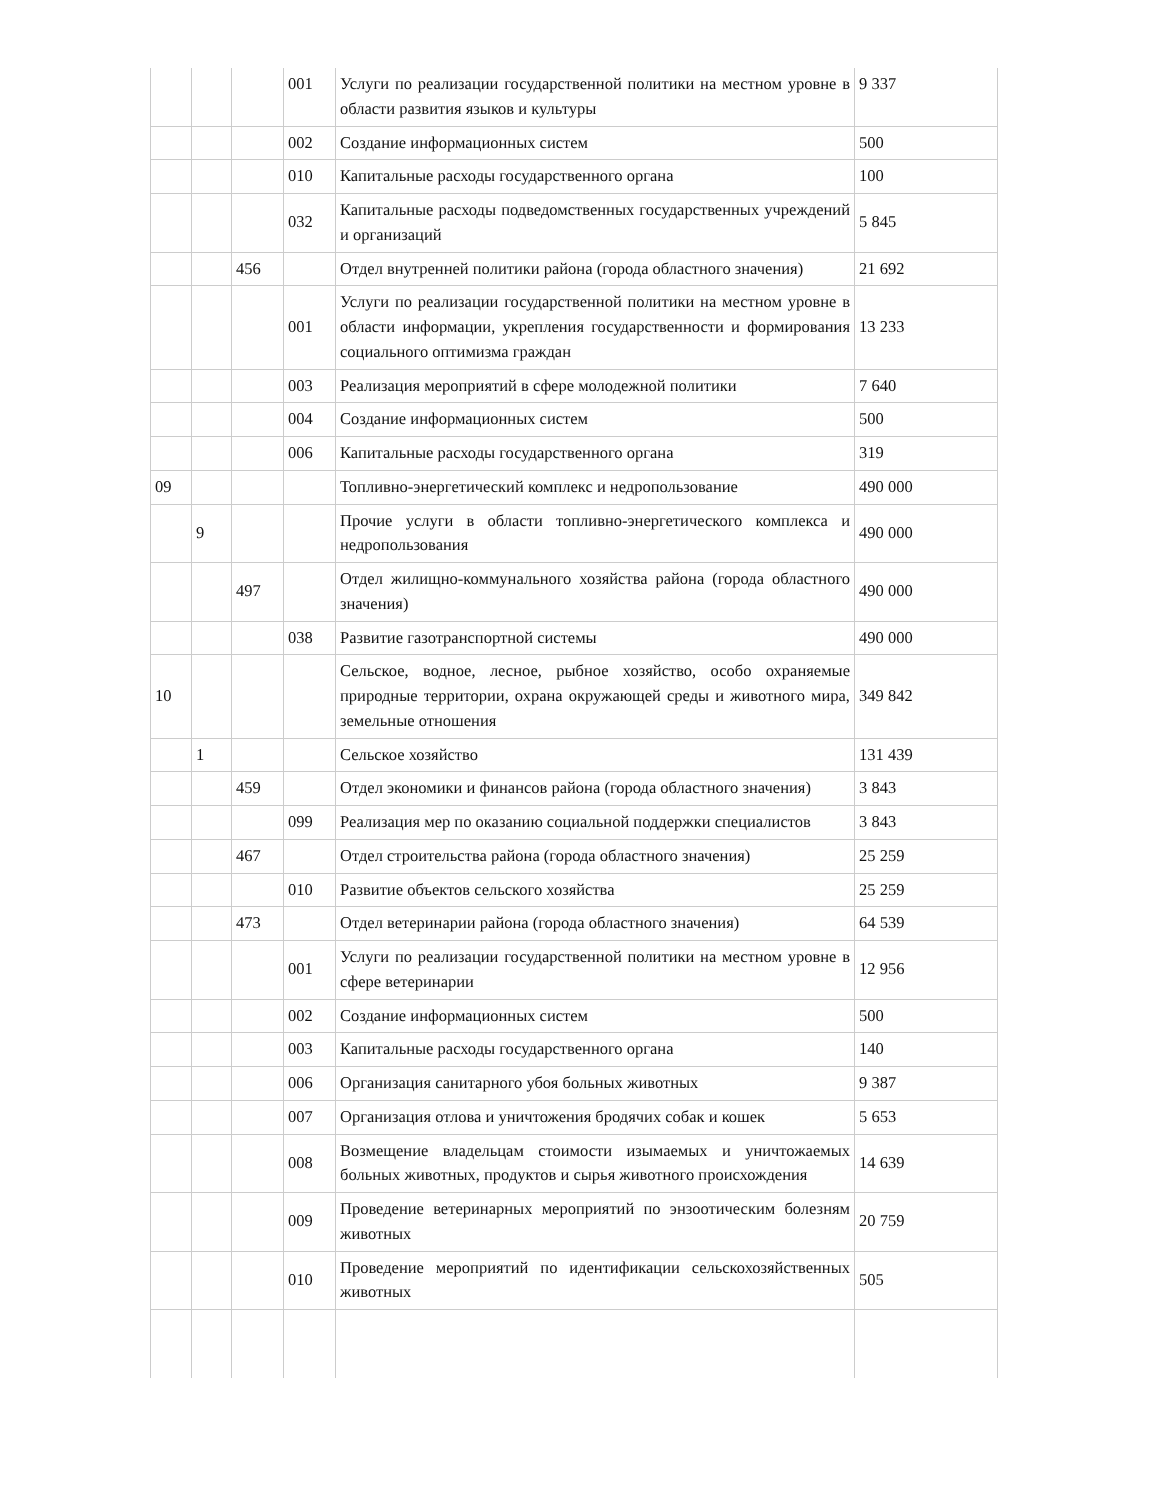| | | | 001 | Услуги по реализации государственной политики на местном уровне в области развития языков и культуры | 9 337 |
| | | | 002 | Создание информационных систем | 500 |
| | | | 010 | Капитальные расходы государственного органа | 100 |
| | | | 032 | Капитальные расходы подведомственных государственных учреждений и организаций | 5 845 |
| | | 456 | | Отдел внутренней политики района (города областного значения) | 21 692 |
| | | | 001 | Услуги по реализации государственной политики на местном уровне в области информации, укрепления государственности и формирования социального оптимизма граждан | 13 233 |
| | | | 003 | Реализация мероприятий в сфере молодежной политики | 7 640 |
| | | | 004 | Создание информационных систем | 500 |
| | | | 006 | Капитальные расходы государственного органа | 319 |
| 09 | | | | Топливно-энергетический комплекс и недропользование | 490 000 |
| | 9 | | | Прочие услуги в области топливно-энергетического комплекса и недропользования | 490 000 |
| | | 497 | | Отдел жилищно-коммунального хозяйства района (города областного значения) | 490 000 |
| | | | 038 | Развитие газотранспортной системы | 490 000 |
| 10 | | | | Сельское, водное, лесное, рыбное хозяйство, особо охраняемые природные территории, охрана окружающей среды и животного мира, земельные отношения | 349 842 |
| | 1 | | | Сельское хозяйство | 131 439 |
| | | 459 | | Отдел экономики и финансов района (города областного значения) | 3 843 |
| | | | 099 | Реализация мер по оказанию социальной поддержки специалистов | 3 843 |
| | | 467 | | Отдел строительства района (города областного значения) | 25 259 |
| | | | 010 | Развитие объектов сельского хозяйства | 25 259 |
| | | 473 | | Отдел ветеринарии района (города областного значения) | 64 539 |
| | | | 001 | Услуги по реализации государственной политики на местном уровне в сфере ветеринарии | 12 956 |
| | | | 002 | Создание информационных систем | 500 |
| | | | 003 | Капитальные расходы государственного органа | 140 |
| | | | 006 | Организация санитарного убоя больных животных | 9 387 |
| | | | 007 | Организация отлова и уничтожения бродячих собак и кошек | 5 653 |
| | | | 008 | Возмещение владельцам стоимости изымаемых и уничтожаемых больных животных, продуктов и сырья животного происхождения | 14 639 |
| | | | 009 | Проведение ветеринарных мероприятий по энзоотическим болезням животных | 20 759 |
| | | | 010 | Проведение мероприятий по идентификации сельскохозяйственных животных | 505 |